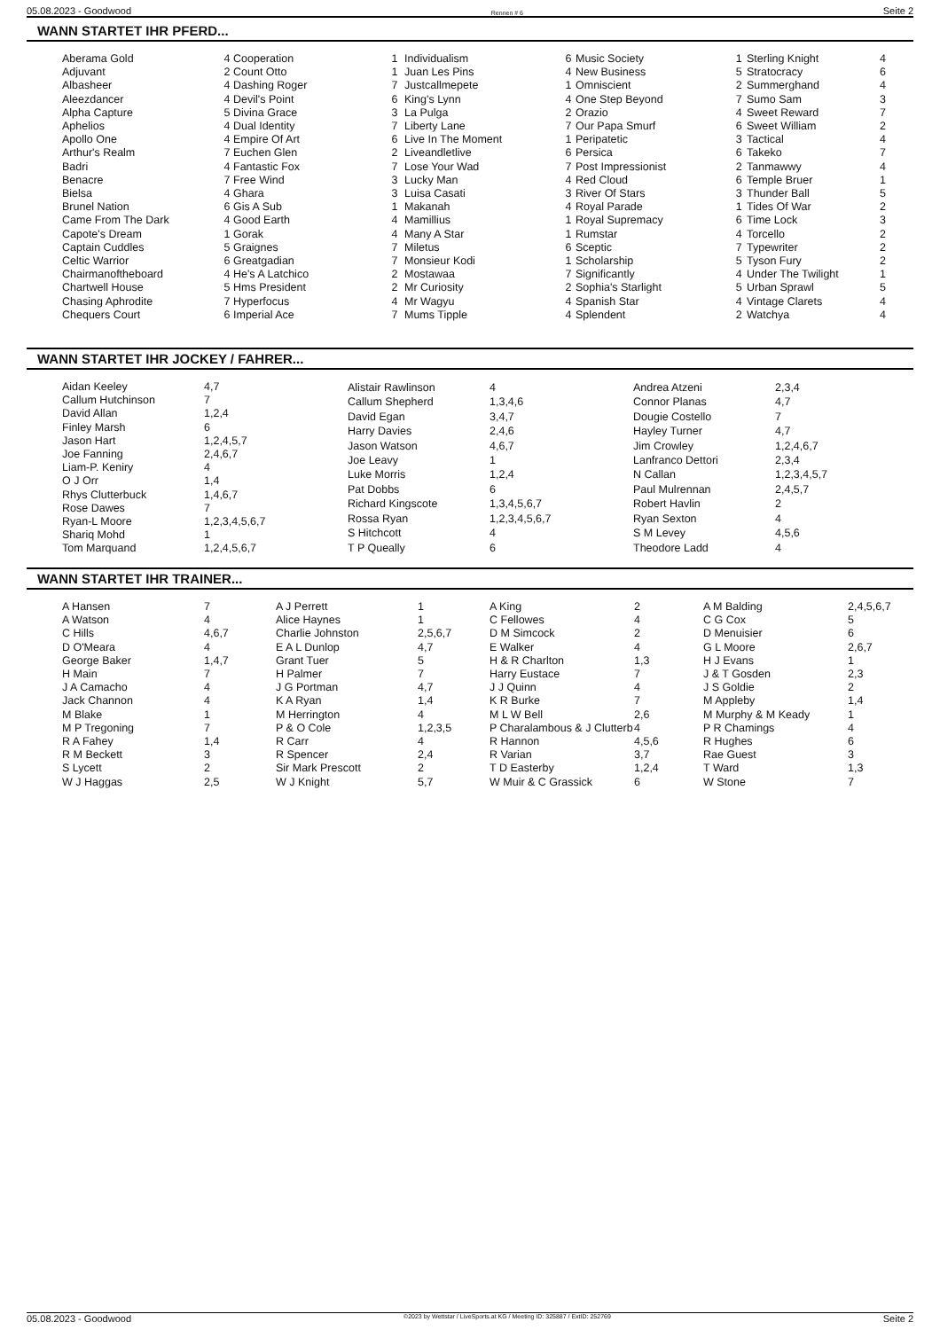05.08.2023 - Goodwood Rennen # 6 Seite 2
WANN STARTET IHR PFERD...
| Aberama Gold | 4 |
| Adjuvant | 2 |
| Albasheer | 4 |
| Aleezdancer | 4 |
| Alpha Capture | 5 |
| Aphelios | 4 |
| Apollo One | 4 |
| Arthur's Realm | 7 |
| Badri | 4 |
| Benacre | 7 |
| Bielsa | 4 |
| Brunel Nation | 6 |
| Came From The Dark | 4 |
| Capote's Dream | 1 |
| Captain Cuddles | 5 |
| Celtic Warrior | 6 |
| Chairmanoftheboard | 4 |
| Chartwell House | 5 |
| Chasing Aphrodite | 7 |
| Chequers Court | 6 |
| Cooperation | 1 |
| Count Otto | 1 |
| Dashing Roger | 7 |
| Devil's Point | 6 |
| Divina Grace | 3 |
| Dual Identity | 7 |
| Empire Of Art | 6 |
| Euchen Glen | 2 |
| Fantastic Fox | 7 |
| Free Wind | 3 |
| Ghara | 3 |
| Gis A Sub | 1 |
| Good Earth | 4 |
| Gorak | 4 |
| Graignes | 7 |
| Greatgadian | 7 |
| He's A Latchico | 2 |
| Hms President | 2 |
| Hyperfocus | 4 |
| Imperial Ace | 7 |
| Individualism | 6 |
| Juan Les Pins | 4 |
| Justcallmepete | 1 |
| King's Lynn | 4 |
| La Pulga | 2 |
| Liberty Lane | 7 |
| Live In The Moment | 1 |
| Liveandletlive | 6 |
| Lose Your Wad | 7 |
| Lucky Man | 4 |
| Luisa Casati | 3 |
| Makanah | 4 |
| Mamillius | 1 |
| Many A Star | 1 |
| Miletus | 6 |
| Monsieur Kodi | 1 |
| Mostawaa | 7 |
| Mr Curiosity | 2 |
| Mr Wagyu | 4 |
| Mums Tipple | 4 |
| Music Society | 1 |
| New Business | 5 |
| Omniscient | 2 |
| One Step Beyond | 7 |
| Orazio | 4 |
| Our Papa Smurf | 6 |
| Peripatetic | 3 |
| Persica | 6 |
| Post Impressionist | 2 |
| Red Cloud | 6 |
| River Of Stars | 3 |
| Royal Parade | 1 |
| Royal Supremacy | 6 |
| Rumstar | 4 |
| Sceptic | 7 |
| Scholarship | 5 |
| Significantly | 4 |
| Sophia's Starlight | 5 |
| Spanish Star | 4 |
| Splendent | 2 |
| Sterling Knight | 4 |
| Stratocracy | 6 |
| Summerghand | 4 |
| Sumo Sam | 3 |
| Sweet Reward | 7 |
| Sweet William | 2 |
| Tactical | 4 |
| Takeko | 7 |
| Tanmawwy | 4 |
| Temple Bruer | 1 |
| Thunder Ball | 5 |
| Tides Of War | 2 |
| Time Lock | 3 |
| Torcello | 2 |
| Typewriter | 2 |
| Tyson Fury | 2 |
| Under The Twilight | 1 |
| Urban Sprawl | 5 |
| Vintage Clarets | 4 |
| Watchya | 4 |
WANN STARTET IHR JOCKEY / FAHRER...
| Aidan Keeley | 4,7 |
| Callum Hutchinson | 7 |
| David Allan | 1,2,4 |
| Finley Marsh | 6 |
| Jason Hart | 1,2,4,5,7 |
| Joe Fanning | 2,4,6,7 |
| Liam-P. Keniry | 4 |
| O J Orr | 1,4 |
| Rhys Clutterbuck | 1,4,6,7 |
| Rose Dawes | 7 |
| Ryan-L Moore | 1,2,3,4,5,6,7 |
| Shariq Mohd | 1 |
| Tom Marquand | 1,2,4,5,6,7 |
| Alistair Rawlinson | 4 |
| Callum Shepherd | 1,3,4,6 |
| David Egan | 3,4,7 |
| Harry Davies | 2,4,6 |
| Jason Watson | 4,6,7 |
| Joe Leavy | 1 |
| Luke Morris | 1,2,4 |
| Pat Dobbs | 6 |
| Richard Kingscote | 1,3,4,5,6,7 |
| Rossa Ryan | 1,2,3,4,5,6,7 |
| S Hitchcott | 4 |
| T P Queally | 6 |
| Andrea Atzeni | 2,3,4 |
| Connor Planas | 4,7 |
| Dougie Costello | 7 |
| Hayley Turner | 4,7 |
| Jim Crowley | 1,2,4,6,7 |
| Lanfranco Dettori | 2,3,4 |
| N Callan | 1,2,3,4,5,7 |
| Paul Mulrennan | 2,4,5,7 |
| Robert Havlin | 2 |
| Ryan Sexton | 4 |
| S M Levey | 4,5,6 |
| Theodore Ladd | 4 |
WANN STARTET IHR TRAINER...
| A Hansen | 7 |
| A Watson | 4 |
| C Hills | 4,6,7 |
| D O'Meara | 4 |
| George Baker | 1,4,7 |
| H Main | 7 |
| J A Camacho | 4 |
| Jack Channon | 4 |
| M Blake | 1 |
| M P Tregoning | 7 |
| R A Fahey | 1,4 |
| R M Beckett | 3 |
| S Lycett | 2 |
| W J Haggas | 2,5 |
| A J Perrett | 1 |
| Alice Haynes | 1 |
| Charlie Johnston | 2,5,6,7 |
| E A L Dunlop | 4,7 |
| Grant Tuer | 5 |
| H Palmer | 7 |
| J G Portman | 4,7 |
| K A Ryan | 1,4 |
| M Herrington | 4 |
| P & O Cole | 1,2,3,5 |
| R Carr | 4 |
| R Spencer | 2,4 |
| Sir Mark Prescott | 2 |
| W J Knight | 5,7 |
| A King | 2 |
| C Fellowes | 4 |
| D M Simcock | 2 |
| E Walker | 4 |
| H & R Charlton | 1,3 |
| Harry Eustace | 7 |
| J J Quinn | 4 |
| K R Burke | 7 |
| M L W Bell | 2,6 |
| P Charalambous & J Clutterb | 4 |
| R Hannon | 4,5,6 |
| R Varian | 3,7 |
| T D Easterby | 1,2,4 |
| W Muir & C Grassick | 6 |
| A M Balding | 2,4,5,6,7 |
| C G Cox | 5 |
| D Menuisier | 6 |
| G L Moore | 2,6,7 |
| H J Evans | 1 |
| J & T Gosden | 2,3 |
| J S Goldie | 2 |
| M Appleby | 1,4 |
| M Murphy & M Keady | 1 |
| P R Chamings | 4 |
| R Hughes | 6 |
| Rae Guest | 3 |
| T Ward | 1,3 |
| W Stone | 7 |
05.08.2023 - Goodwood ©2023 by Wettstar / LiveSports.at KG / Meeting ID: 325887 / ExtID: 252769 Seite 2